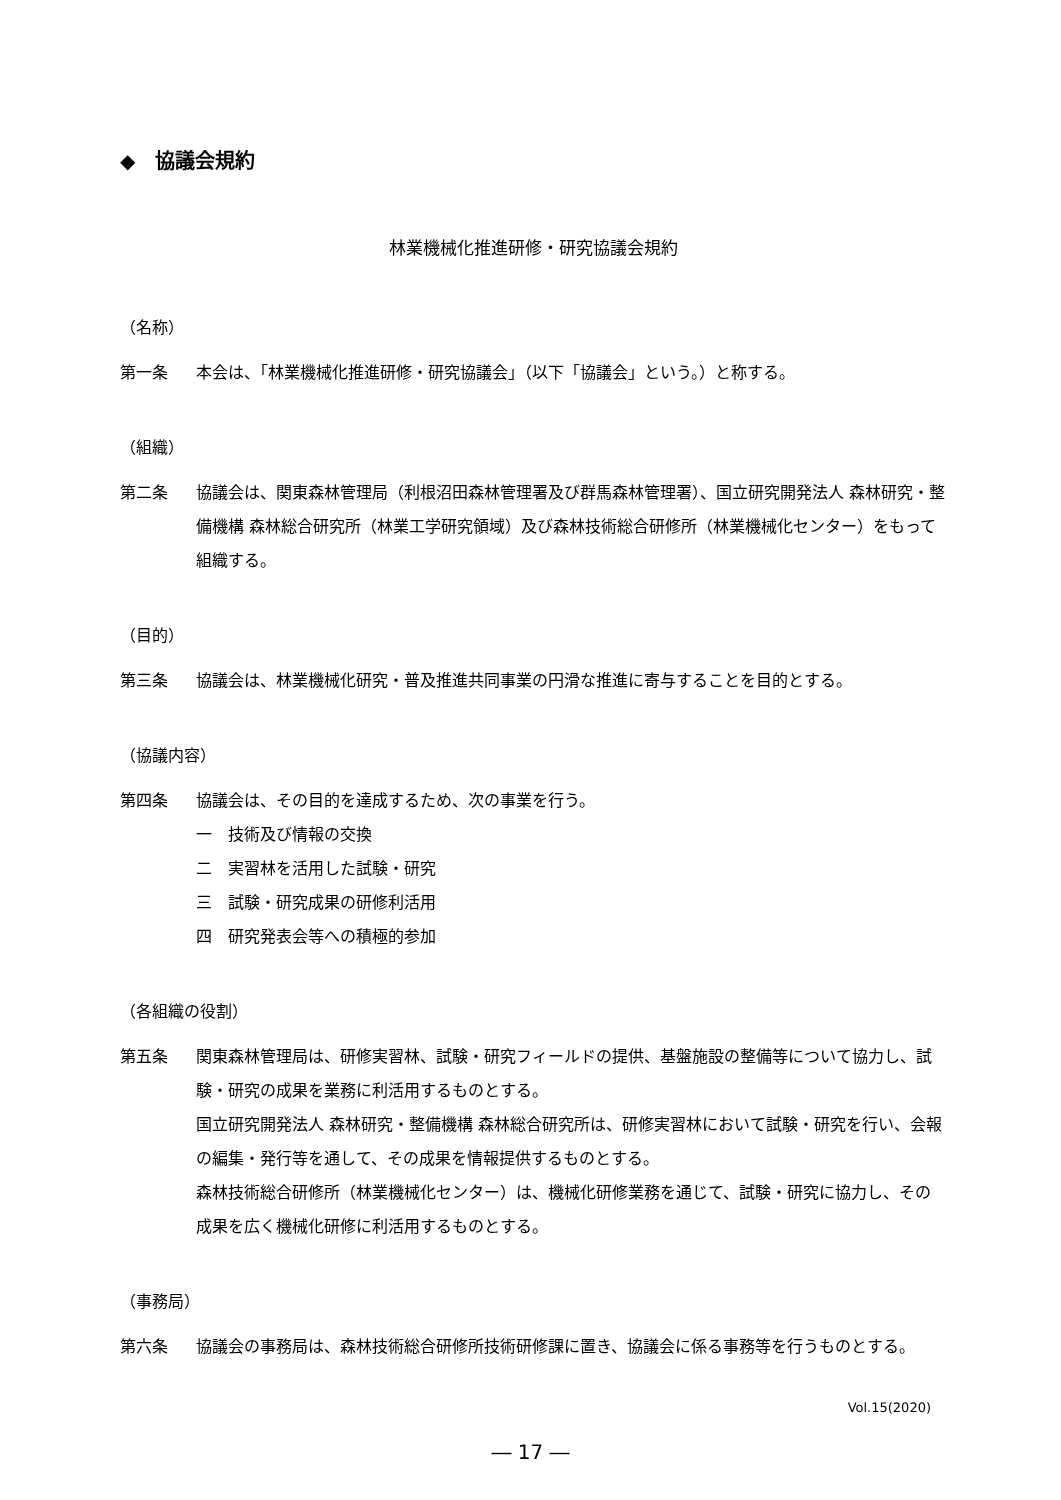◆　協議会規約
林業機械化推進研修・研究協議会規約
（名称）
第一条 本会は、「林業機械化推進研修・研究協議会」（以下「協議会」という。）と称する。
（組織）
第二条 協議会は、関東森林管理局（利根沼田森林管理署及び群馬森林管理署）、国立研究開発法人 森林研究・整備機構 森林総合研究所（林業工学研究領域）及び森林技術総合研修所（林業機械化センター）をもって組織する。
（目的）
第三条 協議会は、林業機械化研究・普及推進共同事業の円滑な推進に寄与することを目的とする。
（協議内容）
第四条 協議会は、その目的を達成するため、次の事業を行う。
一　技術及び情報の交換
二　実習林を活用した試験・研究
三　試験・研究成果の研修利活用
四　研究発表会等への積極的参加
（各組織の役割）
第五条 関東森林管理局は、研修実習林、試験・研究フィールドの提供、基盤施設の整備等について協力し、試験・研究の成果を業務に利活用するものとする。
国立研究開発法人 森林研究・整備機構 森林総合研究所は、研修実習林において試験・研究を行い、会報の編集・発行等を通して、その成果を情報提供するものとする。
森林技術総合研修所（林業機械化センター）は、機械化研修業務を通じて、試験・研究に協力し、その成果を広く機械化研修に利活用するものとする。
（事務局）
第六条 協議会の事務局は、森林技術総合研修所技術研修課に置き、協議会に係る事務等を行うものとする。
Vol.15(2020)
― 17 ―